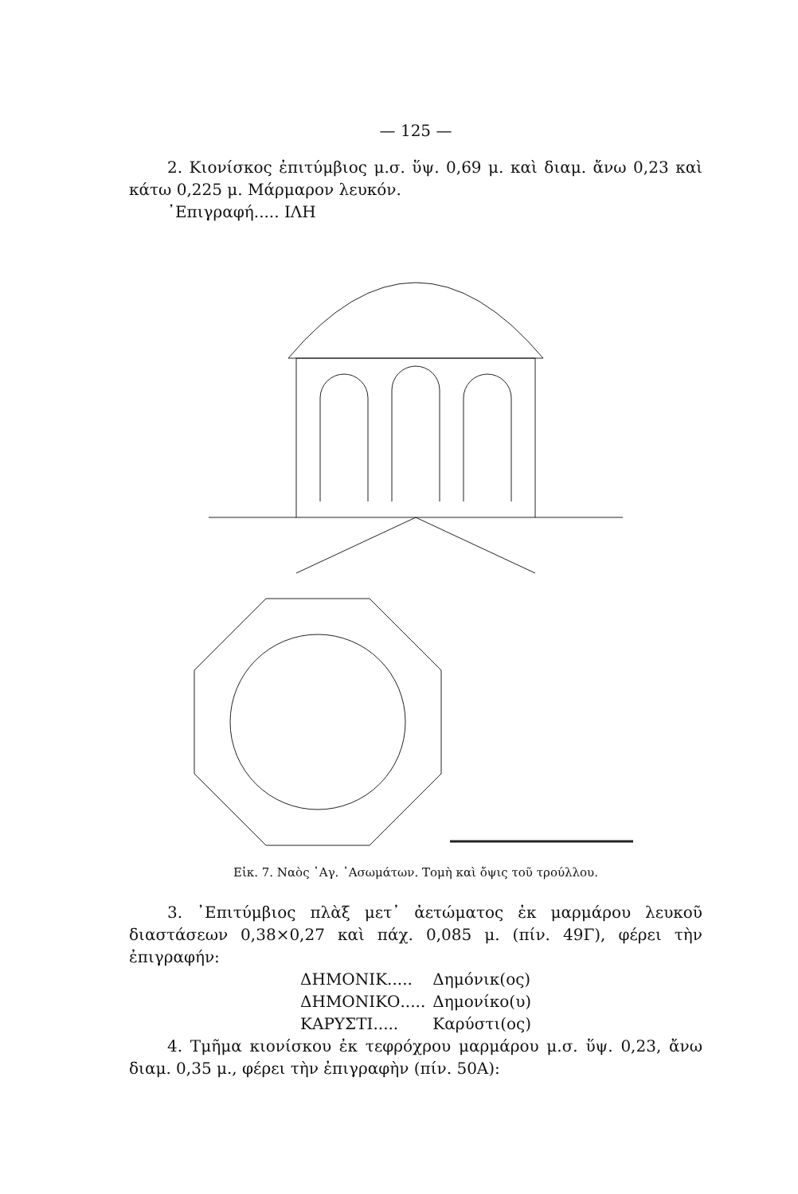— 125 —
2. Κιονίσκος ἐπιτύμβιος μ.σ. ὕψ. 0,69 μ. καὶ διαμ. ἄνω 0,23 καὶ κάτω 0,225 μ. Μάρμαρον λευκόν.
᾿Επιγραφή..... ΙΛΗ
Εἰκ. 7. Ναὸς ῾Αγ. ᾿Ασωμάτων. Τομὴ καὶ ὄψις τοῦ τρούλλου.
3. ᾿Επιτύμβιος πλὰξ μετ᾿ ἀετώματος ἐκ μαρμάρου λευκοῦ διαστάσεων 0,38×0,27 καὶ πάχ. 0,085 μ. (πίν. 49Γ), φέρει τὴν ἐπιγραφήν:
ΔΗΜΟΝΙΚ..... Δημόνικ(ος)
ΔΗΜΟΝΙΚΟ..... Δημονίκο(υ)
ΚΑΡΥΣΤΙ..... Καρύστι(ος)
4. Τμῆμα κιονίσκου ἐκ τεφρόχρου μαρμάρου μ.σ. ὕψ. 0,23, ἄνω διαμ. 0,35 μ., φέρει τὴν ἐπιγραφὴν (πίν. 50Α):